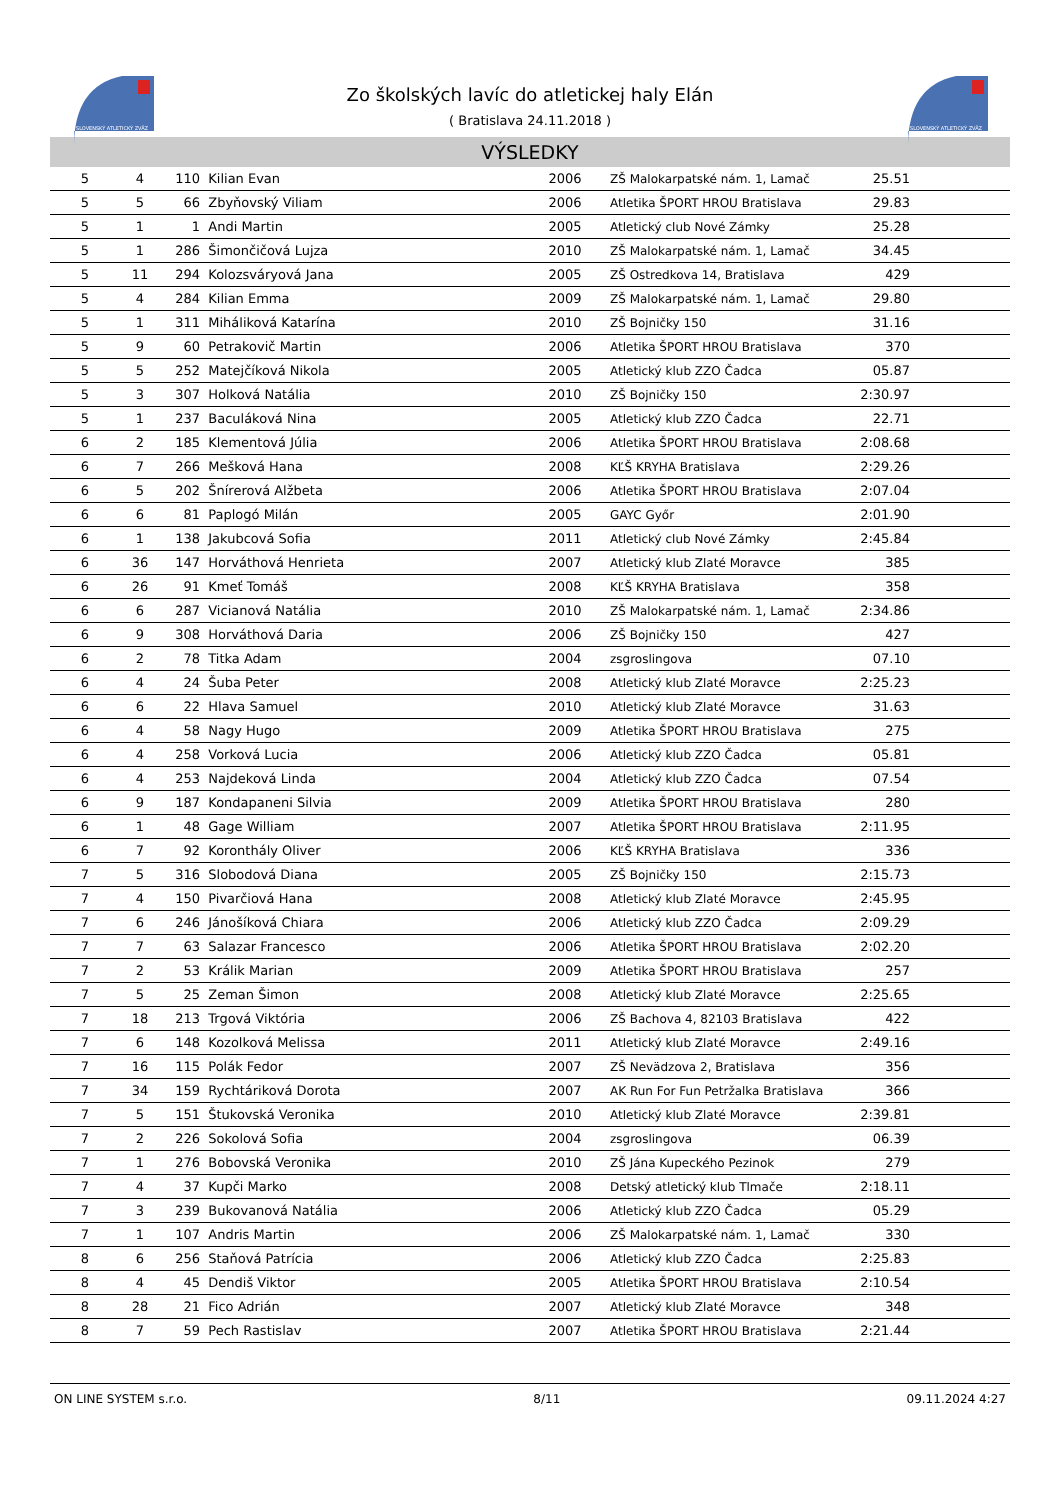SLOVENSKÝ ATLETICKÝ ZVÄZ
SLOVENSKÝ ATLETICKÝ ZVÄZ
Zo školských lavíc do atletickej haly Elán
( Bratislava 24.11.2018 )
VÝSLEDKY
| 5 | 4 | 110 | Kilian Evan | 2006 | ZŠ Malokarpatské nám. 1, Lamač | 25.51 | |
| 5 | 5 | 66 | Zbyňovský Viliam | 2006 | Atletika ŠPORT HROU Bratislava | 29.83 | |
| 5 | 1 | 1 | Andi Martin | 2005 | Atletický club Nové Zámky | 25.28 | |
| 5 | 1 | 286 | Šimončičová Lujza | 2010 | ZŠ Malokarpatské nám. 1, Lamač | 34.45 | |
| 5 | 11 | 294 | Kolozsváryová Jana | 2005 | ZŠ Ostredkova 14, Bratislava | 429 | |
| 5 | 4 | 284 | Kilian Emma | 2009 | ZŠ Malokarpatské nám. 1, Lamač | 29.80 | |
| 5 | 1 | 311 | Miháliková Katarína | 2010 | ZŠ Bojničky 150 | 31.16 | |
| 5 | 9 | 60 | Petrakovič Martin | 2006 | Atletika ŠPORT HROU Bratislava | 370 | |
| 5 | 5 | 252 | Matejčíková Nikola | 2005 | Atletický klub ZZO Čadca | 05.87 | |
| 5 | 3 | 307 | Holková Natália | 2010 | ZŠ Bojničky 150 | 2:30.97 | |
| 5 | 1 | 237 | Baculáková Nina | 2005 | Atletický klub ZZO Čadca | 22.71 | |
| 6 | 2 | 185 | Klementová Júlia | 2006 | Atletika ŠPORT HROU Bratislava | 2:08.68 | |
| 6 | 7 | 266 | Mešková Hana | 2008 | KĽŠ KRYHA Bratislava | 2:29.26 | |
| 6 | 5 | 202 | Šnírerová Alžbeta | 2006 | Atletika ŠPORT HROU Bratislava | 2:07.04 | |
| 6 | 6 | 81 | Paplogó Milán | 2005 | GAYC Győr | 2:01.90 | |
| 6 | 1 | 138 | Jakubcová Sofia | 2011 | Atletický club Nové Zámky | 2:45.84 | |
| 6 | 36 | 147 | Horváthová Henrieta | 2007 | Atletický klub Zlaté Moravce | 385 | |
| 6 | 26 | 91 | Kmeť Tomáš | 2008 | KĽŠ KRYHA Bratislava | 358 | |
| 6 | 6 | 287 | Vicianová Natália | 2010 | ZŠ Malokarpatské nám. 1, Lamač | 2:34.86 | |
| 6 | 9 | 308 | Horváthová Daria | 2006 | ZŠ Bojničky 150 | 427 | |
| 6 | 2 | 78 | Titka Adam | 2004 | zsgroslingova | 07.10 | |
| 6 | 4 | 24 | Šuba Peter | 2008 | Atletický klub Zlaté Moravce | 2:25.23 | |
| 6 | 6 | 22 | Hlava Samuel | 2010 | Atletický klub Zlaté Moravce | 31.63 | |
| 6 | 4 | 58 | Nagy Hugo | 2009 | Atletika ŠPORT HROU Bratislava | 275 | |
| 6 | 4 | 258 | Vorková Lucia | 2006 | Atletický klub ZZO Čadca | 05.81 | |
| 6 | 4 | 253 | Najdeková Linda | 2004 | Atletický klub ZZO Čadca | 07.54 | |
| 6 | 9 | 187 | Kondapaneni Silvia | 2009 | Atletika ŠPORT HROU Bratislava | 280 | |
| 6 | 1 | 48 | Gage William | 2007 | Atletika ŠPORT HROU Bratislava | 2:11.95 | |
| 6 | 7 | 92 | Koronthály Oliver | 2006 | KĽŠ KRYHA Bratislava | 336 | |
| 7 | 5 | 316 | Slobodová Diana | 2005 | ZŠ Bojničky 150 | 2:15.73 | |
| 7 | 4 | 150 | Pivarčiová Hana | 2008 | Atletický klub Zlaté Moravce | 2:45.95 | |
| 7 | 6 | 246 | Jánošíková Chiara | 2006 | Atletický klub ZZO Čadca | 2:09.29 | |
| 7 | 7 | 63 | Salazar Francesco | 2006 | Atletika ŠPORT HROU Bratislava | 2:02.20 | |
| 7 | 2 | 53 | Králik Marian | 2009 | Atletika ŠPORT HROU Bratislava | 257 | |
| 7 | 5 | 25 | Zeman Šimon | 2008 | Atletický klub Zlaté Moravce | 2:25.65 | |
| 7 | 18 | 213 | Trgová Viktória | 2006 | ZŠ Bachova 4, 82103 Bratislava | 422 | |
| 7 | 6 | 148 | Kozolková Melissa | 2011 | Atletický klub Zlaté Moravce | 2:49.16 | |
| 7 | 16 | 115 | Polák Fedor | 2007 | ZŠ Nevädzova 2, Bratislava | 356 | |
| 7 | 34 | 159 | Rychtáriková Dorota | 2007 | AK Run For Fun Petržalka Bratislava | 366 | |
| 7 | 5 | 151 | Štukovská Veronika | 2010 | Atletický klub Zlaté Moravce | 2:39.81 | |
| 7 | 2 | 226 | Sokolová Sofia | 2004 | zsgroslingova | 06.39 | |
| 7 | 1 | 276 | Bobovská Veronika | 2010 | ZŠ Jána Kupeckého Pezinok | 279 | |
| 7 | 4 | 37 | Kupči Marko | 2008 | Detský atletický klub Tlmače | 2:18.11 | |
| 7 | 3 | 239 | Bukovanová Natália | 2006 | Atletický klub ZZO Čadca | 05.29 | |
| 7 | 1 | 107 | Andris Martin | 2006 | ZŠ Malokarpatské nám. 1, Lamač | 330 | |
| 8 | 6 | 256 | Staňová Patrícia | 2006 | Atletický klub ZZO Čadca | 2:25.83 | |
| 8 | 4 | 45 | Dendiš Viktor | 2005 | Atletika ŠPORT HROU Bratislava | 2:10.54 | |
| 8 | 28 | 21 | Fico Adrián | 2007 | Atletický klub Zlaté Moravce | 348 | |
| 8 | 7 | 59 | Pech Rastislav | 2007 | Atletika ŠPORT HROU Bratislava | 2:21.44 | |
ON LINE SYSTEM s.r.o. 8/11 09.11.2024 4:27